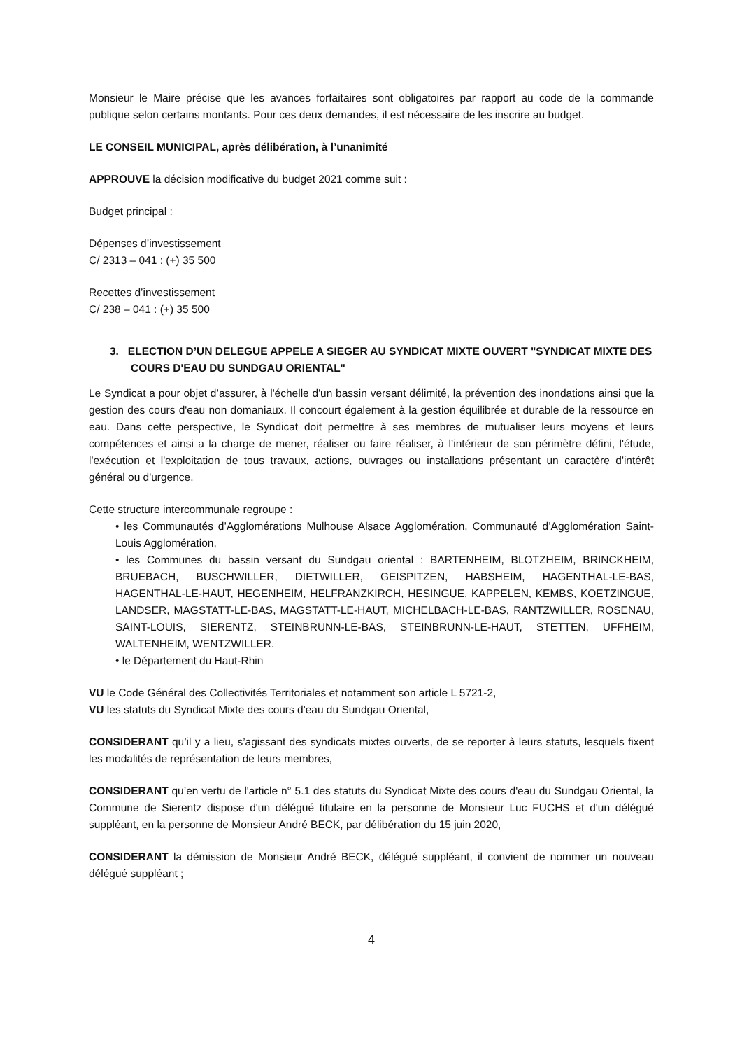Monsieur le Maire précise que les avances forfaitaires sont obligatoires par rapport au code de la commande publique selon certains montants. Pour ces deux demandes, il est nécessaire de les inscrire au budget.
LE CONSEIL MUNICIPAL, après délibération, à l’unanimité
APPROUVE la décision modificative du budget 2021 comme suit :
Budget principal :
Dépenses d’investissement
C/ 2313 – 041 : (+) 35 500
Recettes d’investissement
C/ 238 – 041 : (+) 35 500
3. ELECTION D’UN DELEGUE APPELE A SIEGER AU SYNDICAT MIXTE OUVERT "SYNDICAT MIXTE DES COURS D'EAU DU SUNDGAU ORIENTAL"
Le Syndicat a pour objet d’assurer, à l'échelle d'un bassin versant délimité, la prévention des inondations ainsi que la gestion des cours d'eau non domaniaux. Il concourt également à la gestion équilibrée et durable de la ressource en eau. Dans cette perspective, le Syndicat doit permettre à ses membres de mutualiser leurs moyens et leurs compétences et ainsi a la charge de mener, réaliser ou faire réaliser, à l’intérieur de son périmètre défini, l'étude, l'exécution et l'exploitation de tous travaux, actions, ouvrages ou installations présentant un caractère d'intérêt général ou d'urgence.
Cette structure intercommunale regroupe :
• les Communautés d’Agglomérations Mulhouse Alsace Agglomération, Communauté d’Agglomération Saint-Louis Agglomération,
• les Communes du bassin versant du Sundgau oriental : BARTENHEIM, BLOTZHEIM, BRINCKHEIM, BRUEBACH, BUSCHWILLER, DIETWILLER, GEISPITZEN, HABSHEIM, HAGENTHAL-LE-BAS, HAGENTHAL-LE-HAUT, HEGENHEIM, HELFRANZKIRCH, HESINGUE, KAPPELEN, KEMBS, KOETZINGUE, LANDSER, MAGSTATT-LE-BAS, MAGSTATT-LE-HAUT, MICHELBACH-LE-BAS, RANTZWILLER, ROSENAU, SAINT-LOUIS, SIERENTZ, STEINBRUNN-LE-BAS, STEINBRUNN-LE-HAUT, STETTEN, UFFHEIM, WALTENHEIM, WENTZWILLER.
• le Département du Haut-Rhin
VU le Code Général des Collectivités Territoriales et notamment son article L 5721-2,
VU les statuts du Syndicat Mixte des cours d'eau du Sundgau Oriental,
CONSIDERANT qu’il y a lieu, s’agissant des syndicats mixtes ouverts, de se reporter à leurs statuts, lesquels fixent les modalités de représentation de leurs membres,
CONSIDERANT qu’en vertu de l'article n° 5.1 des statuts du Syndicat Mixte des cours d'eau du Sundgau Oriental, la Commune de Sierentz dispose d'un délégué titulaire en la personne de Monsieur Luc FUCHS et d'un délégué suppléant, en la personne de Monsieur André BECK, par délibération du 15 juin 2020,
CONSIDERANT la démission de Monsieur André BECK, délégué suppléant, il convient de nommer un nouveau délégué suppléant ;
4